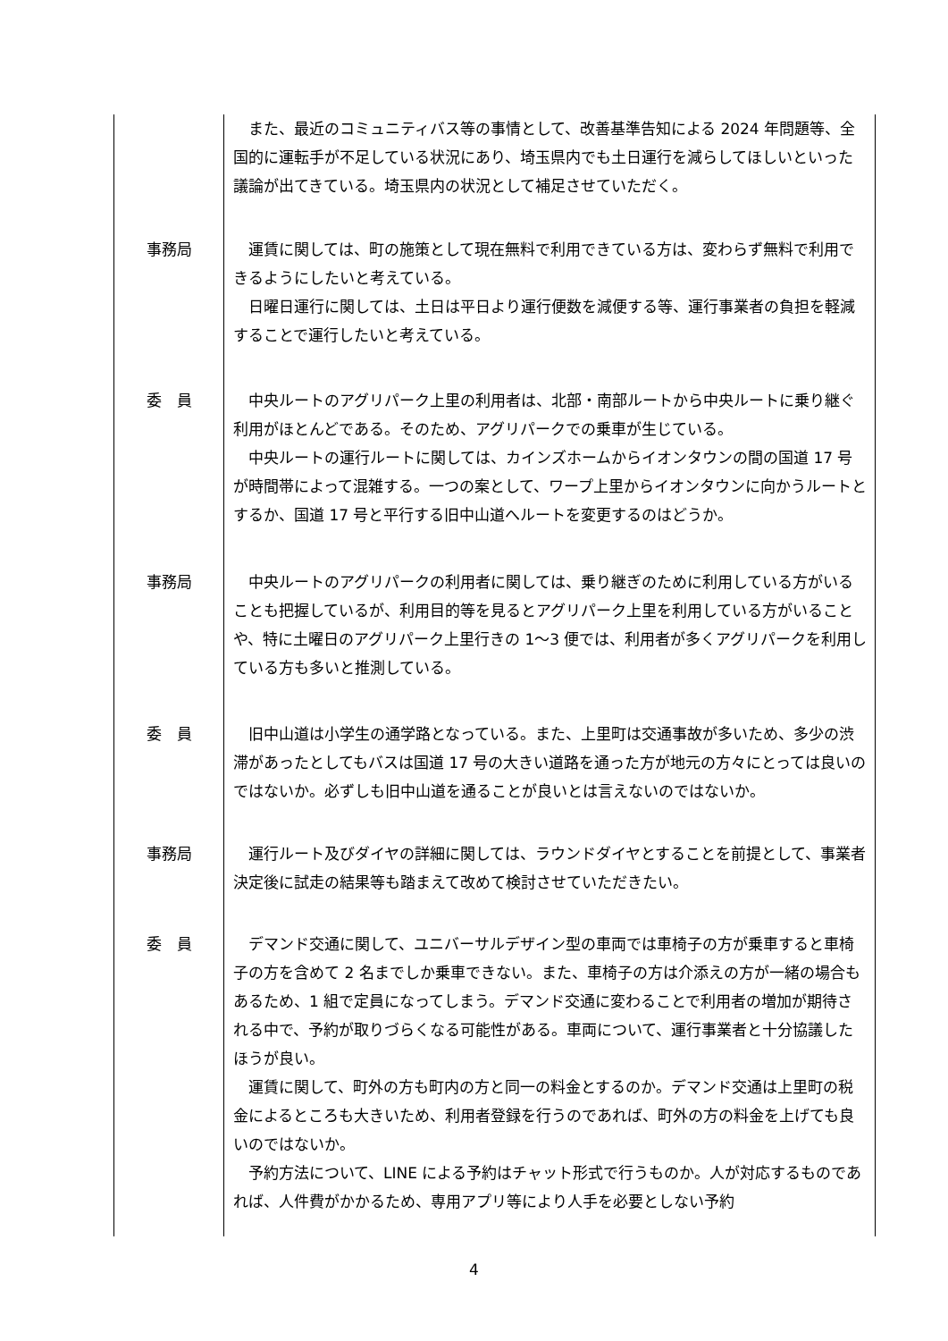| | また、最近のコミュニティバス等の事情として、改善基準告知による 2024 年問題等、全国的に運転手が不足している状況にあり、埼玉県内でも土日運行を減らしてほしいといった議論が出てきている。埼玉県内の状況として補足させていただく。 |
| 事務局 | 運賃に関しては、町の施策として現在無料で利用できている方は、変わらず無料で利用できるようにしたいと考えている。 日曜日運行に関しては、土日は平日より運行便数を減便する等、運行事業者の負担を軽減することで運行したいと考えている。 |
| 委 員 | 中央ルートのアグリパーク上里の利用者は、北部・南部ルートから中央ルートに乗り継ぐ利用がほとんどである。そのため、アグリパークでの乗車が生じている。 中央ルートの運行ルートに関しては、カインズホームからイオンタウンの間の国道 17 号が時間帯によって混雑する。一つの案として、ワープ上里からイオンタウンに向かうルートとするか、国道 17 号と平行する旧中山道へルートを変更するのはどうか。 |
| 事務局 | 中央ルートのアグリパークの利用者に関しては、乗り継ぎのために利用している方がいることも把握しているが、利用目的等を見るとアグリパーク上里を利用している方がいることや、特に土曜日のアグリパーク上里行きの 1～3 便では、利用者が多くアグリパークを利用している方も多いと推測している。 |
| 委 員 | 旧中山道は小学生の通学路となっている。また、上里町は交通事故が多いため、多少の渋滞があったとしてもバスは国道 17 号の大きい道路を通った方が地元の方々にとっては良いのではないか。必ずしも旧中山道を通ることが良いとは言えないのではないか。 |
| 事務局 | 運行ルート及びダイヤの詳細に関しては、ラウンドダイヤとすることを前提として、事業者決定後に試走の結果等も踏まえて改めて検討させていただきたい。 |
| 委 員 | デマンド交通に関して、ユニバーサルデザイン型の車両では車椅子の方が乗車すると車椅子の方を含めて 2 名までしか乗車できない。また、車椅子の方は介添えの方が一緒の場合もあるため、1 組で定員になってしまう。デマンド交通に変わることで利用者の増加が期待される中で、予約が取りづらくなる可能性がある。車両について、運行事業者と十分協議したほうが良い。 運賃に関して、町外の方も町内の方と同一の料金とするのか。デマンド交通は上里町の税金によるところも大きいため、利用者登録を行うのであれば、町外の方の料金を上げても良いのではないか。 予約方法について、LINE による予約はチャット形式で行うものか。人が対応するものであれば、人件費がかかるため、専用アプリ等により人手を必要としない予約 |
4